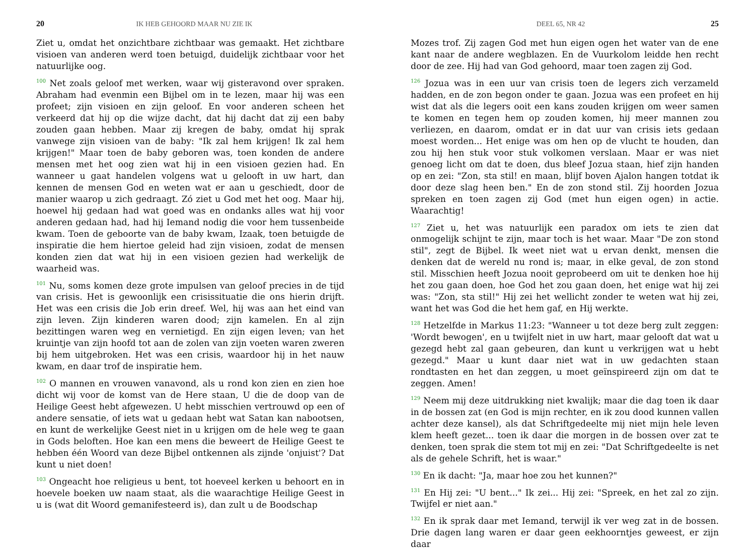20 IK HEB GEHOORD MAAR NU ZIE IK
Ziet u, omdat het onzichtbare zichtbaar was gemaakt. Het zichtbare visioen van anderen werd toen betuigd, duidelijk zichtbaar voor het natuurlijke oog.
<sup>100</sup> Net zoals geloof met werken, waar wij gisteravond over spraken. Abraham had evenmin een Bijbel om in te lezen, maar hij was een profeet; zijn visioen en zijn geloof. En voor anderen scheen het verkeerd dat hij op die wijze dacht, dat hij dacht dat zij een baby zouden gaan hebben. Maar zij kregen de baby, omdat hij sprak vanwege zijn visioen van de baby: "Ik zal hem krijgen! Ik zal hem krijgen!" Maar toen de baby geboren was, toen konden de andere mensen met het oog zien wat hij in een visioen gezien had. En wanneer u gaat handelen volgens wat u gelooft in uw hart, dan kennen de mensen God en weten wat er aan u geschiedt, door de manier waarop u zich gedraagt. Zó ziet u God met het oog. Maar hij, hoewel hij gedaan had wat goed was en ondanks alles wat hij voor anderen gedaan had, had hij Iemand nodig die voor hem tussenbeide kwam. Toen de geboorte van de baby kwam, Izaak, toen betuigde de inspiratie die hem hiertoe geleid had zijn visioen, zodat de mensen konden zien dat wat hij in een visioen gezien had werkelijk de waarheid was.
<sup>101</sup> Nu, soms komen deze grote impulsen van geloof precies in de tijd van crisis. Het is gewoonlijk een crisissituatie die ons hierin drijft. Het was een crisis die Job erin dreef. Wel, hij was aan het eind van zijn leven. Zijn kinderen waren dood; zijn kamelen. En al zijn bezittingen waren weg en vernietigd. En zijn eigen leven; van het kruintje van zijn hoofd tot aan de zolen van zijn voeten waren zweren bij hem uitgebroken. Het was een crisis, waardoor hij in het nauw kwam, en daar trof de inspiratie hem.
<sup>102</sup> O mannen en vrouwen vanavond, als u rond kon zien en zien hoe dicht wij voor de komst van de Here staan, U die de doop van de Heilige Geest hebt afgewezen. U hebt misschien vertrouwd op een of andere sensatie, of iets wat u gedaan hebt wat Satan kan nabootsen, en kunt de werkelijke Geest niet in u krijgen om de hele weg te gaan in Gods beloften. Hoe kan een mens die beweert de Heilige Geest te hebben één Woord van deze Bijbel ontkennen als zijnde 'onjuist'? Dat kunt u niet doen!
<sup>103</sup> Ongeacht hoe religieus u bent, tot hoeveel kerken u behoort en in hoevele boeken uw naam staat, als die waarachtige Heilige Geest in u is (wat dit Woord gemanifesteerd is), dan zult u de Boodschap
DEEL 65, NR 42 25
Mozes trof. Zij zagen God met hun eigen ogen het water van de ene kant naar de andere wegblazen. En de Vuurkolom leidde hen recht door de zee. Hij had van God gehoord, maar toen zagen zij God.
<sup>126</sup> Jozua was in een uur van crisis toen de legers zich verzameld hadden, en de zon begon onder te gaan. Jozua was een profeet en hij wist dat als die legers ooit een kans zouden krijgen om weer samen te komen en tegen hem op zouden komen, hij meer mannen zou verliezen, en daarom, omdat er in dat uur van crisis iets gedaan moest worden... Het enige was om hen op de vlucht te houden, dan zou hij hen stuk voor stuk volkomen verslaan. Maar er was niet genoeg licht om dat te doen, dus bleef Jozua staan, hief zijn handen op en zei: "Zon, sta stil! en maan, blijf boven Ajalon hangen totdat ik door deze slag heen ben." En de zon stond stil. Zij hoorden Jozua spreken en toen zagen zij God (met hun eigen ogen) in actie. Waarachtig!
<sup>127</sup> Ziet u, het was natuurlijk een paradox om iets te zien dat onmogelijk schijnt te zijn, maar toch is het waar. Maar "De zon stond stil", zegt de Bijbel. Ik weet niet wat u ervan denkt, mensen die denken dat de wereld nu rond is; maar, in elke geval, de zon stond stil. Misschien heeft Jozua nooit geprobeerd om uit te denken hoe hij het zou gaan doen, hoe God het zou gaan doen, het enige wat hij zei was: "Zon, sta stil!" Hij zei het wellicht zonder te weten wat hij zei, want het was God die het hem gaf, en Hij werkte.
<sup>128</sup> Hetzelfde in Markus 11:23: "Wanneer u tot deze berg zult zeggen: 'Wordt bewogen', en u twijfelt niet in uw hart, maar gelooft dat wat u gezegd hebt zal gaan gebeuren, dan kunt u verkrijgen wat u hebt gezegd." Maar u kunt daar niet wat in uw gedachten staan rondtasten en het dan zeggen, u moet geïnspireerd zijn om dat te zeggen. Amen!
<sup>129</sup> Neem mij deze uitdrukking niet kwalijk; maar die dag toen ik daar in de bossen zat (en God is mijn rechter, en ik zou dood kunnen vallen achter deze kansel), als dat Schriftgedeelte mij niet mijn hele leven klem heeft gezet... toen ik daar die morgen in de bossen over zat te denken, toen sprak die stem tot mij en zei: "Dat Schriftgedeelte is net als de gehele Schrift, het is waar."
<sup>130</sup> En ik dacht: "Ja, maar hoe zou het kunnen?"
<sup>131</sup> En Hij zei: "U bent..." Ik zei... Hij zei: "Spreek, en het zal zo zijn. Twijfel er niet aan."
<sup>132</sup> En ik sprak daar met Iemand, terwijl ik ver weg zat in de bossen. Drie dagen lang waren er daar geen eekhoorntjes geweest, er zijn daar